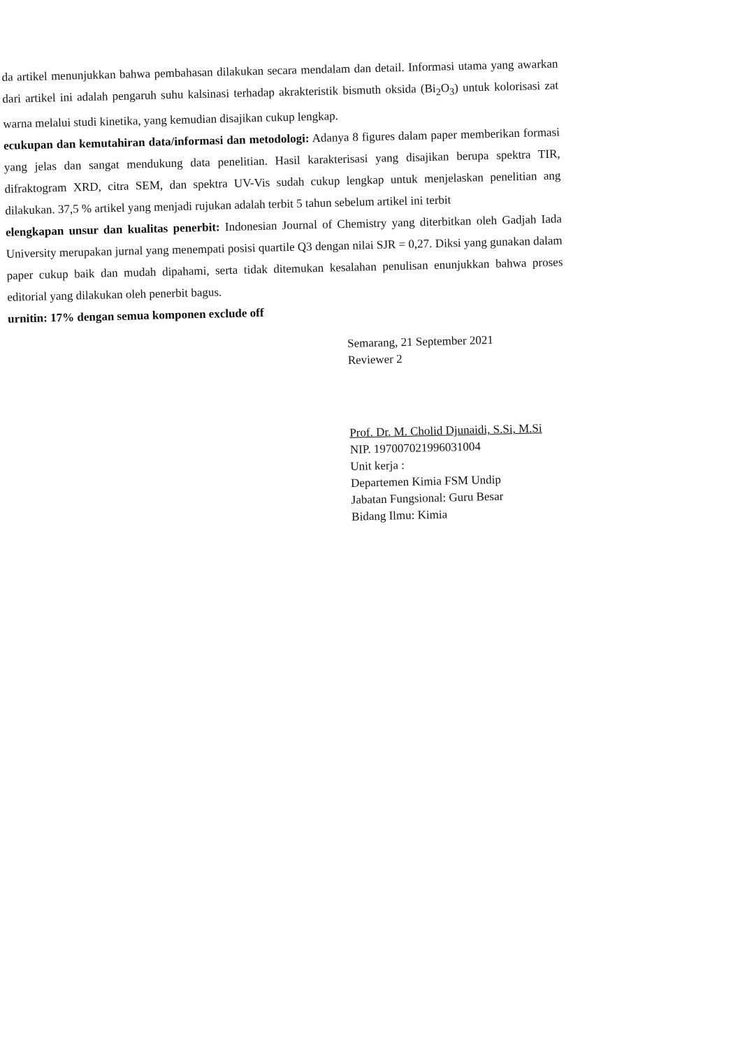da artikel menunjukkan bahwa pembahasan dilakukan secara mendalam dan detail. Informasi utama yang awarkan dari artikel ini adalah pengaruh suhu kalsinasi terhadap akrakteristik bismuth oksida (Bi<sub>2</sub>O<sub>3</sub>) untuk kolorisasi zat warna melalui studi kinetika, yang kemudian disajikan cukup lengkap.
ecukupan dan kemutahiran data/informasi dan metodologi: Adanya 8 figures dalam paper memberikan formasi yang jelas dan sangat mendukung data penelitian. Hasil karakterisasi yang disajikan berupa spektra TIR, difraktogram XRD, citra SEM, dan spektra UV-Vis sudah cukup lengkap untuk menjelaskan penelitian ang dilakukan. 37,5 % artikel yang menjadi rujukan adalah terbit 5 tahun sebelum artikel ini terbit
elengkapan unsur dan kualitas penerbit: Indonesian Journal of Chemistry yang diterbitkan oleh Gadjah Iada University merupakan jurnal yang menempati posisi quartile Q3 dengan nilai SJR = 0,27. Diksi yang gunakan dalam paper cukup baik dan mudah dipahami, serta tidak ditemukan kesalahan penulisan enunjukkan bahwa proses editorial yang dilakukan oleh penerbit bagus.
urnitin: 17% dengan semua komponen exclude off
Semarang, 21 September 2021
Reviewer 2
Prof. Dr. M. Cholid Djunaidi, S.Si, M.Si
NIP. 197007021996031004
Unit kerja :
Departemen Kimia FSM Undip
Jabatan Fungsional: Guru Besar
Bidang Ilmu: Kimia